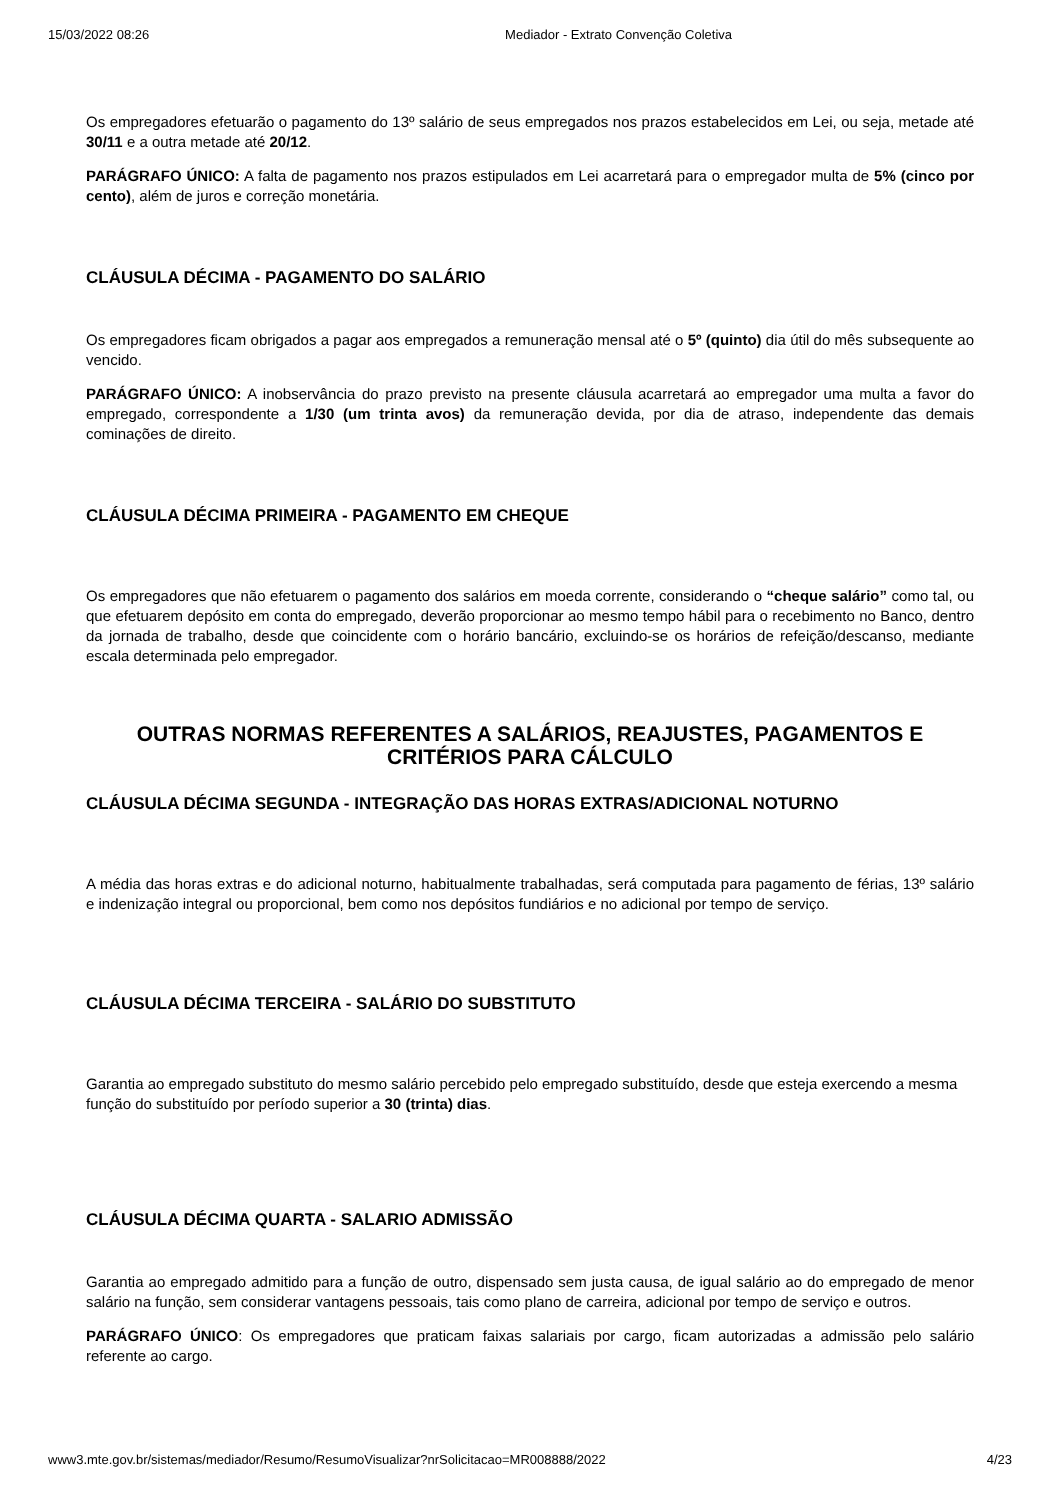15/03/2022 08:26 Mediador - Extrato Convenção Coletiva
Os empregadores efetuarão o pagamento do 13º salário de seus empregados nos prazos estabelecidos em Lei, ou seja, metade até 30/11 e a outra metade até 20/12.
PARÁGRAFO ÚNICO: A falta de pagamento nos prazos estipulados em Lei acarretará para o empregador multa de 5% (cinco por cento), além de juros e correção monetária.
CLÁUSULA DÉCIMA - PAGAMENTO DO SALÁRIO
Os empregadores ficam obrigados a pagar aos empregados a remuneração mensal até o 5º (quinto) dia útil do mês subsequente ao vencido.
PARÁGRAFO ÚNICO: A inobservância do prazo previsto na presente cláusula acarretará ao empregador uma multa a favor do empregado, correspondente a 1/30 (um trinta avos) da remuneração devida, por dia de atraso, independente das demais cominações de direito.
CLÁUSULA DÉCIMA PRIMEIRA - PAGAMENTO EM CHEQUE
Os empregadores que não efetuarem o pagamento dos salários em moeda corrente, considerando o “cheque salário” como tal, ou que efetuarem depósito em conta do empregado, deverão proporcionar ao mesmo tempo hábil para o recebimento no Banco, dentro da jornada de trabalho, desde que coincidente com o horário bancário, excluindo-se os horários de refeição/descanso, mediante escala determinada pelo empregador.
OUTRAS NORMAS REFERENTES A SALÁRIOS, REAJUSTES, PAGAMENTOS E CRITÉRIOS PARA CÁLCULO
CLÁUSULA DÉCIMA SEGUNDA - INTEGRAÇÃO DAS HORAS EXTRAS/ADICIONAL NOTURNO
A média das horas extras e do adicional noturno, habitualmente trabalhadas, será computada para pagamento de férias, 13º salário e indenização integral ou proporcional, bem como nos depósitos fundiários e no adicional por tempo de serviço.
CLÁUSULA DÉCIMA TERCEIRA - SALÁRIO DO SUBSTITUTO
Garantia ao empregado substituto do mesmo salário percebido pelo empregado substituído, desde que esteja exercendo a mesma função do substituído por período superior a 30 (trinta) dias.
CLÁUSULA DÉCIMA QUARTA - SALARIO ADMISSÃO
Garantia ao empregado admitido para a função de outro, dispensado sem justa causa, de igual salário ao do empregado de menor salário na função, sem considerar vantagens pessoais, tais como plano de carreira, adicional por tempo de serviço e outros.
PARÁGRAFO ÚNICO: Os empregadores que praticam faixas salariais por cargo, ficam autorizadas a admissão pelo salário referente ao cargo.
www3.mte.gov.br/sistemas/mediador/Resumo/ResumoVisualizar?nrSolicitacao=MR008888/2022 4/23